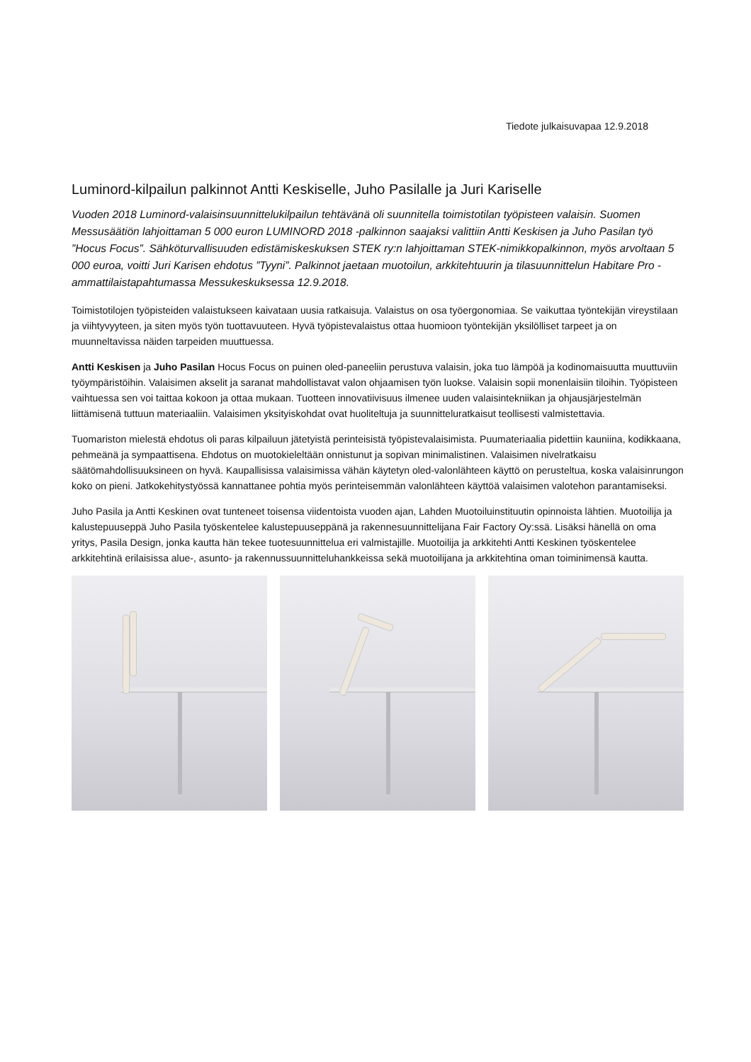Tiedote julkaisuvapaa 12.9.2018
Luminord-kilpailun palkinnot Antti Keskiselle, Juho Pasilalle ja Juri Kariselle
Vuoden 2018 Luminord-valaisinsuunnittelukilpailun tehtävänä oli suunnitella toimistotilan työpisteen valaisin. Suomen Messusäätiön lahjoittaman 5 000 euron LUMINORD 2018 -palkinnon saajaksi valittiin Antti Keskisen ja Juho Pasilan työ ”Hocus Focus”. Sähköturvallisuuden edistämiskeskuksen STEK ry:n lahjoittaman STEK-nimikkopalkinnon, myös arvoltaan 5 000 euroa, voitti Juri Karisen ehdotus ”Tyyni”. Palkinnot jaetaan muotoilun, arkkitehtuurin ja tilasuunnittelun Habitare Pro -ammattilaistapahtumassa Messukeskuksessa 12.9.2018.
Toimistotilojen työpisteiden valaistukseen kaivataan uusia ratkaisuja. Valaistus on osa työergonomiaa. Se vaikuttaa työntekijän vireystilaan ja viihtyvyyteen, ja siten myös työn tuottavuuteen. Hyvä työpistevalaistus ottaa huomioon työntekijän yksilölliset tarpeet ja on muunneltavissa näiden tarpeiden muuttuessa.
Antti Keskisen ja Juho Pasilan Hocus Focus on puinen oled-paneeliin perustuva valaisin, joka tuo lämpöä ja kodinomaisuutta muuttuviin työympäristöihin. Valaisimen akselit ja saranat mahdollistavat valon ohjaamisen työn luokse. Valaisin sopii monenlaisiin tiloihin. Työpisteen vaihtuessa sen voi taittaa kokoon ja ottaa mukaan. Tuotteen innovatiivisuus ilmenee uuden valaisintekniikan ja ohjausjärjestelmän liittämisenä tuttuun materiaaliin. Valaisimen yksityiskohdat ovat huoliteltuja ja suunnitteluratkaisut teollisesti valmistettavia.
Tuomariston mielestä ehdotus oli paras kilpailuun jätetyistä perinteisistä työpistevalaisimista. Puumateriaalia pidettiin kauniina, kodikkaana, pehmeänä ja sympaattisena. Ehdotus on muotokieleltään onnistunut ja sopivan minimalistinen. Valaisimen nivelratkaisu säätömahdollisuuksineen on hyvä. Kaupallisissa valaisimissa vähän käytetyn oled-valonlähteen käyttö on perusteltua, koska valaisinrungon koko on pieni. Jatkokehitystyössä kannattanee pohtia myös perinteisemmän valonlähteen käyttöä valaisimen valotehon parantamiseksi.
Juho Pasila ja Antti Keskinen ovat tunteneet toisensa viidentoista vuoden ajan, Lahden Muotoiluinstituutin opinnoista lähtien. Muotoilija ja kalustepuuseppä Juho Pasila työskentelee kalustepuuseppänä ja rakennesuunnittelijana Fair Factory Oy:ssä. Lisäksi hänellä on oma yritys, Pasila Design, jonka kautta hän tekee tuotesuunnittelua eri valmistajille. Muotoilija ja arkkitehti Antti Keskinen työskentelee arkkitehtinä erilaisissa alue-, asunto- ja rakennussuunnitteluhankkeissa sekä muotoilijana ja arkkitehtina oman toiminimensä kautta.